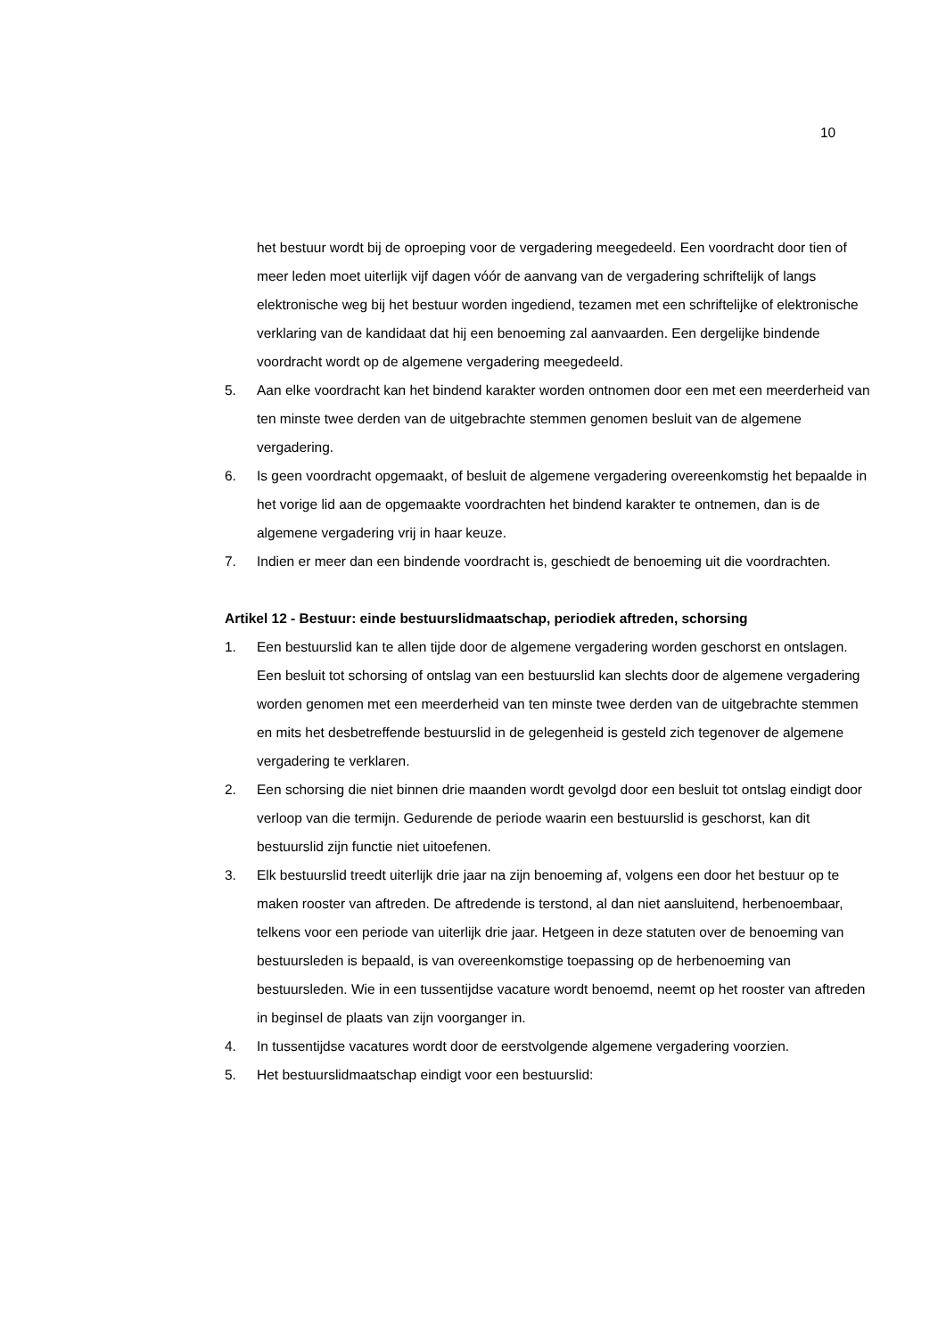10
het bestuur wordt bij de oproeping voor de vergadering meegedeeld. Een voordracht door tien of meer leden moet uiterlijk vijf dagen vóór de aanvang van de vergadering schriftelijk of langs elektronische weg bij het bestuur worden ingediend, tezamen met een schriftelijke of elektronische verklaring van de kandidaat dat hij een benoeming zal aanvaarden. Een dergelijke bindende voordracht wordt op de algemene vergadering meegedeeld.
5. Aan elke voordracht kan het bindend karakter worden ontnomen door een met een meerderheid van ten minste twee derden van de uitgebrachte stemmen genomen besluit van de algemene vergadering.
6. Is geen voordracht opgemaakt, of besluit de algemene vergadering overeenkomstig het bepaalde in het vorige lid aan de opgemaakte voordrachten het bindend karakter te ontnemen, dan is de algemene vergadering vrij in haar keuze.
7. Indien er meer dan een bindende voordracht is, geschiedt de benoeming uit die voordrachten.
Artikel 12 - Bestuur: einde bestuurslidmaatschap, periodiek aftreden, schorsing
1. Een bestuurslid kan te allen tijde door de algemene vergadering worden geschorst en ontslagen. Een besluit tot schorsing of ontslag van een bestuurslid kan slechts door de algemene vergadering worden genomen met een meerderheid van ten minste twee derden van de uitgebrachte stemmen en mits het desbetreffende bestuurslid in de gelegenheid is gesteld zich tegenover de algemene vergadering te verklaren.
2. Een schorsing die niet binnen drie maanden wordt gevolgd door een besluit tot ontslag eindigt door verloop van die termijn. Gedurende de periode waarin een bestuurslid is geschorst, kan dit bestuurslid zijn functie niet uitoefenen.
3. Elk bestuurslid treedt uiterlijk drie jaar na zijn benoeming af, volgens een door het bestuur op te maken rooster van aftreden. De aftredende is terstond, al dan niet aansluitend, herbenoembaar, telkens voor een periode van uiterlijk drie jaar. Hetgeen in deze statuten over de benoeming van bestuursleden is bepaald, is van overeenkomstige toepassing op de herbenoeming van bestuursleden. Wie in een tussentijdse vacature wordt benoemd, neemt op het rooster van aftreden in beginsel de plaats van zijn voorganger in.
4. In tussentijdse vacatures wordt door de eerstvolgende algemene vergadering voorzien.
5. Het bestuurslidmaatschap eindigt voor een bestuurslid: